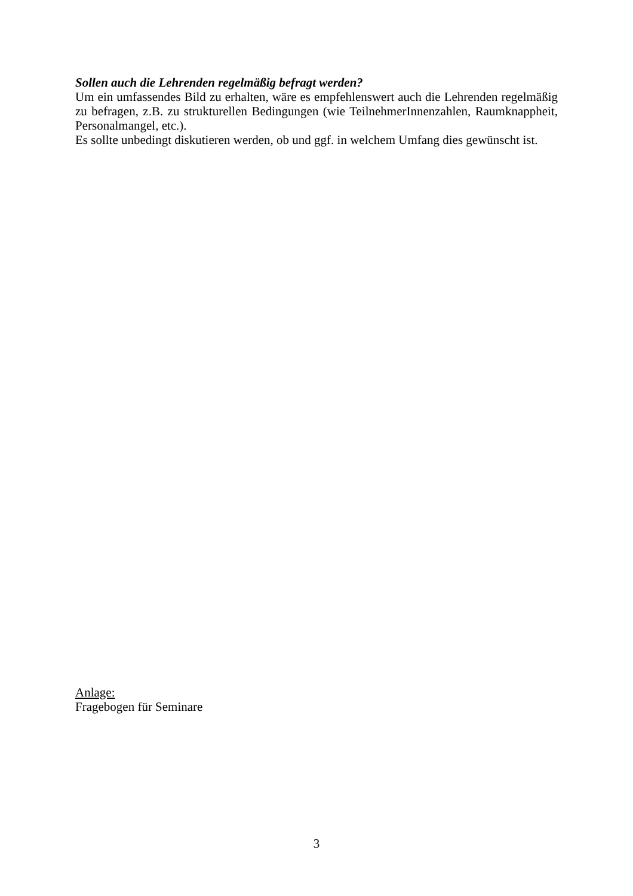Sollen auch die Lehrenden regelmäßig befragt werden?
Um ein umfassendes Bild zu erhalten, wäre es empfehlenswert auch die Lehrenden regelmäßig zu befragen, z.B. zu strukturellen Bedingungen (wie TeilnehmerInnenzahlen, Raumknappheit, Personalmangel, etc.).
Es sollte unbedingt diskutieren werden, ob und ggf. in welchem Umfang dies gewünscht ist.
Anlage:
Fragebogen für Seminare
3